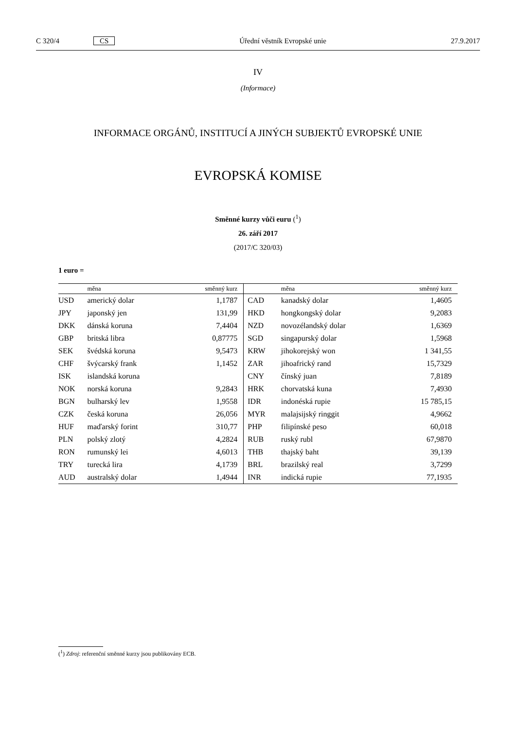C 320/4 CS Úřední věstník Evropské unie 27.9.2017
IV
(Informace)
INFORMACE ORGÁNŮ, INSTITUCÍ A JINÝCH SUBJEKTŮ EVROPSKÉ UNIE
EVROPSKÁ KOMISE
Směnné kurzy vůči euru (<sup>1</sup>)
26. září 2017
(2017/C 320/03)
1 euro =
| | měna | směnný kurz | | měna | směnný kurz |
| --- | --- | --- | --- | --- | --- |
| USD | americký dolar | 1,1787 | CAD | kanadský dolar | 1,4605 |
| JPY | japonský jen | 131,99 | HKD | hongkongský dolar | 9,2083 |
| DKK | dánská koruna | 7,4404 | NZD | novozélandský dolar | 1,6369 |
| GBP | britská libra | 0,87775 | SGD | singapurský dolar | 1,5968 |
| SEK | švédská koruna | 9,5473 | KRW | jihokorejský won | 1 341,55 |
| CHF | švýcarský frank | 1,1452 | ZAR | jihoafrický rand | 15,7329 |
| ISK | islandská koruna | | CNY | čínský juan | 7,8189 |
| NOK | norská koruna | 9,2843 | HRK | chorvatská kuna | 7,4930 |
| BGN | bulharský lev | 1,9558 | IDR | indonéská rupie | 15 785,15 |
| CZK | česká koruna | 26,056 | MYR | malajsijský ringgit | 4,9662 |
| HUF | maďarský forint | 310,77 | PHP | filipínské peso | 60,018 |
| PLN | polský zlotý | 4,2824 | RUB | ruský rubl | 67,9870 |
| RON | rumunský lei | 4,6013 | THB | thajský baht | 39,139 |
| TRY | turecká lira | 4,1739 | BRL | brazilský real | 3,7299 |
| AUD | australský dolar | 1,4944 | INR | indická rupie | 77,1935 |
(<sup>1</sup>) Zdroj: referenční směnné kurzy jsou publikovány ECB.